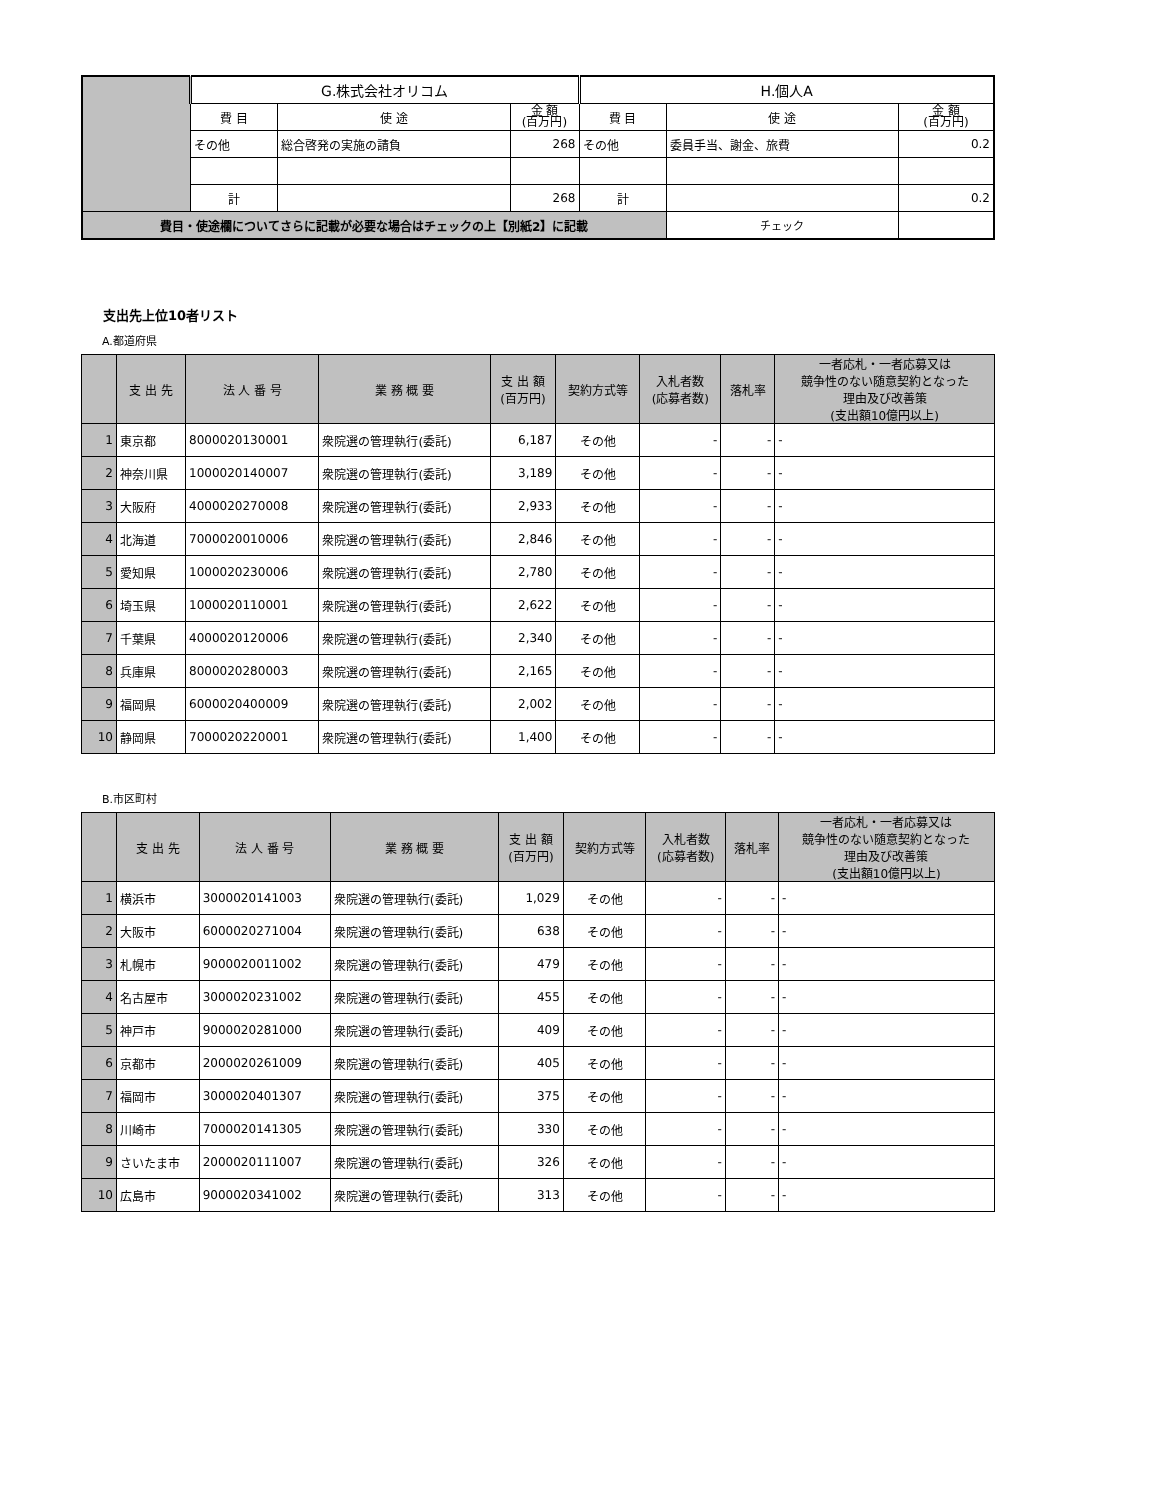| | G.株式会社オリコム | | | H.個人A | | |
| | 費 目 | 使 途 | 金 額 (百万円) | 費 目 | 使 途 | 金 額 (百万円) |
| | その他 | 総合啓発の実施の請負 | 268 | その他 | 委員手当、謝金、旅費 | 0.2 |
| | 計 | | 268 | 計 | | 0.2 |
| 費目・使途欄についてさらに記載が必要な場合はチェックの上【別紙2】に記載 | | | | | チェック | |
支出先上位10者リスト
A.都道府県
| | 支 出 先 | 法 人 番 号 | 業 務 概 要 | 支 出 額 (百万円) | 契約方式等 | 入札者数 (応募者数) | 落札率 | 一者応札・一者応募又は 競争性のない随意契約となった 理由及び改善策 (支出額10億円以上) |
| --- | --- | --- | --- | --- | --- | --- | --- | --- |
| 1 | 東京都 | 8000020130001 | 衆院選の管理執行(委託) | 6,187 | その他 | - | - | - |
| 2 | 神奈川県 | 1000020140007 | 衆院選の管理執行(委託) | 3,189 | その他 | - | - | - |
| 3 | 大阪府 | 4000020270008 | 衆院選の管理執行(委託) | 2,933 | その他 | - | - | - |
| 4 | 北海道 | 7000020010006 | 衆院選の管理執行(委託) | 2,846 | その他 | - | - | - |
| 5 | 愛知県 | 1000020230006 | 衆院選の管理執行(委託) | 2,780 | その他 | - | - | - |
| 6 | 埼玉県 | 1000020110001 | 衆院選の管理執行(委託) | 2,622 | その他 | - | - | - |
| 7 | 千葉県 | 4000020120006 | 衆院選の管理執行(委託) | 2,340 | その他 | - | - | - |
| 8 | 兵庫県 | 8000020280003 | 衆院選の管理執行(委託) | 2,165 | その他 | - | - | - |
| 9 | 福岡県 | 6000020400009 | 衆院選の管理執行(委託) | 2,002 | その他 | - | - | - |
| 10 | 静岡県 | 7000020220001 | 衆院選の管理執行(委託) | 1,400 | その他 | - | - | - |
B.市区町村
| | 支 出 先 | 法 人 番 号 | 業 務 概 要 | 支 出 額 (百万円) | 契約方式等 | 入札者数 (応募者数) | 落札率 | 一者応札・一者応募又は 競争性のない随意契約となった 理由及び改善策 (支出額10億円以上) |
| --- | --- | --- | --- | --- | --- | --- | --- | --- |
| 1 | 横浜市 | 3000020141003 | 衆院選の管理執行(委託) | 1,029 | その他 | - | - | - |
| 2 | 大阪市 | 6000020271004 | 衆院選の管理執行(委託) | 638 | その他 | - | - | - |
| 3 | 札幌市 | 9000020011002 | 衆院選の管理執行(委託) | 479 | その他 | - | - | - |
| 4 | 名古屋市 | 3000020231002 | 衆院選の管理執行(委託) | 455 | その他 | - | - | - |
| 5 | 神戸市 | 9000020281000 | 衆院選の管理執行(委託) | 409 | その他 | - | - | - |
| 6 | 京都市 | 2000020261009 | 衆院選の管理執行(委託) | 405 | その他 | - | - | - |
| 7 | 福岡市 | 3000020401307 | 衆院選の管理執行(委託) | 375 | その他 | - | - | - |
| 8 | 川崎市 | 7000020141305 | 衆院選の管理執行(委託) | 330 | その他 | - | - | - |
| 9 | さいたま市 | 2000020111007 | 衆院選の管理執行(委託) | 326 | その他 | - | - | - |
| 10 | 広島市 | 9000020341002 | 衆院選の管理執行(委託) | 313 | その他 | - | - | - |